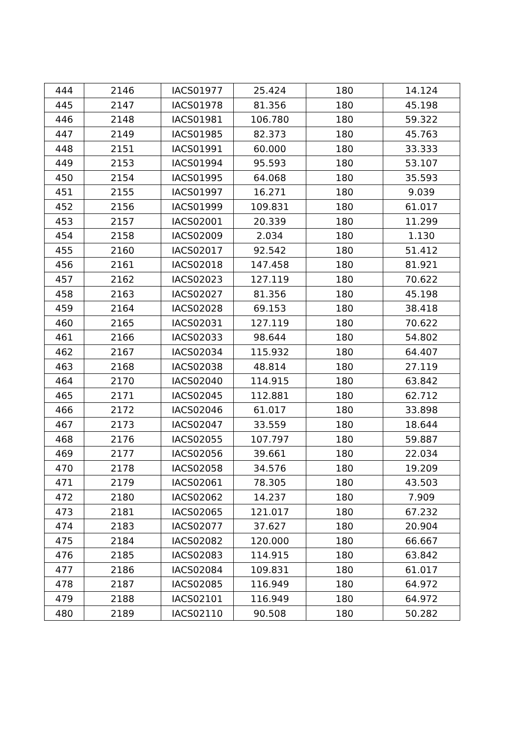| 444 | 2146 | IACS01977 | 25.424 | 180 | 14.124 |
| 445 | 2147 | IACS01978 | 81.356 | 180 | 45.198 |
| 446 | 2148 | IACS01981 | 106.780 | 180 | 59.322 |
| 447 | 2149 | IACS01985 | 82.373 | 180 | 45.763 |
| 448 | 2151 | IACS01991 | 60.000 | 180 | 33.333 |
| 449 | 2153 | IACS01994 | 95.593 | 180 | 53.107 |
| 450 | 2154 | IACS01995 | 64.068 | 180 | 35.593 |
| 451 | 2155 | IACS01997 | 16.271 | 180 | 9.039 |
| 452 | 2156 | IACS01999 | 109.831 | 180 | 61.017 |
| 453 | 2157 | IACS02001 | 20.339 | 180 | 11.299 |
| 454 | 2158 | IACS02009 | 2.034 | 180 | 1.130 |
| 455 | 2160 | IACS02017 | 92.542 | 180 | 51.412 |
| 456 | 2161 | IACS02018 | 147.458 | 180 | 81.921 |
| 457 | 2162 | IACS02023 | 127.119 | 180 | 70.622 |
| 458 | 2163 | IACS02027 | 81.356 | 180 | 45.198 |
| 459 | 2164 | IACS02028 | 69.153 | 180 | 38.418 |
| 460 | 2165 | IACS02031 | 127.119 | 180 | 70.622 |
| 461 | 2166 | IACS02033 | 98.644 | 180 | 54.802 |
| 462 | 2167 | IACS02034 | 115.932 | 180 | 64.407 |
| 463 | 2168 | IACS02038 | 48.814 | 180 | 27.119 |
| 464 | 2170 | IACS02040 | 114.915 | 180 | 63.842 |
| 465 | 2171 | IACS02045 | 112.881 | 180 | 62.712 |
| 466 | 2172 | IACS02046 | 61.017 | 180 | 33.898 |
| 467 | 2173 | IACS02047 | 33.559 | 180 | 18.644 |
| 468 | 2176 | IACS02055 | 107.797 | 180 | 59.887 |
| 469 | 2177 | IACS02056 | 39.661 | 180 | 22.034 |
| 470 | 2178 | IACS02058 | 34.576 | 180 | 19.209 |
| 471 | 2179 | IACS02061 | 78.305 | 180 | 43.503 |
| 472 | 2180 | IACS02062 | 14.237 | 180 | 7.909 |
| 473 | 2181 | IACS02065 | 121.017 | 180 | 67.232 |
| 474 | 2183 | IACS02077 | 37.627 | 180 | 20.904 |
| 475 | 2184 | IACS02082 | 120.000 | 180 | 66.667 |
| 476 | 2185 | IACS02083 | 114.915 | 180 | 63.842 |
| 477 | 2186 | IACS02084 | 109.831 | 180 | 61.017 |
| 478 | 2187 | IACS02085 | 116.949 | 180 | 64.972 |
| 479 | 2188 | IACS02101 | 116.949 | 180 | 64.972 |
| 480 | 2189 | IACS02110 | 90.508 | 180 | 50.282 |